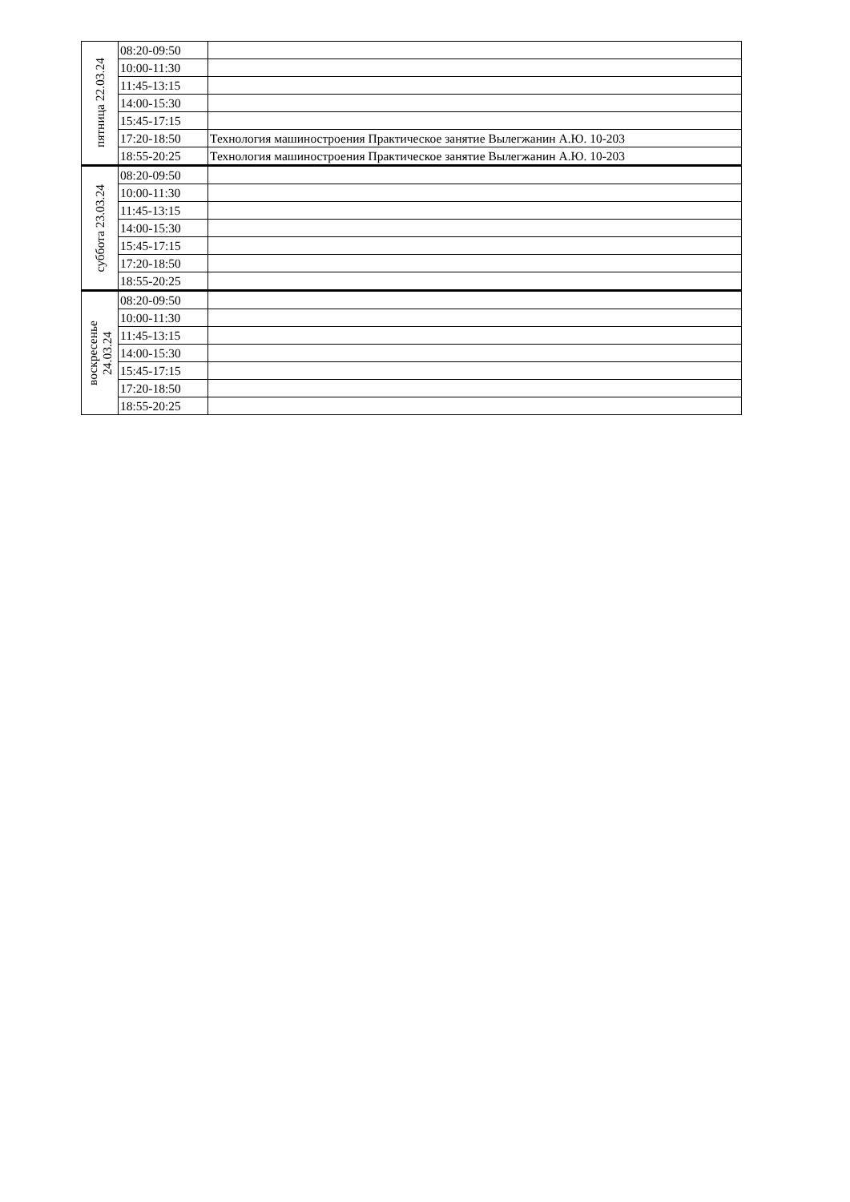| пятница 22.03.24 | 08:20-09:50 | |
| | 10:00-11:30 | |
| | 11:45-13:15 | |
| | 14:00-15:30 | |
| | 15:45-17:15 | |
| | 17:20-18:50 | Технология машиностроения Практическое занятие Вылегжанин А.Ю. 10-203 |
| | 18:55-20:25 | Технология машиностроения Практическое занятие Вылегжанин А.Ю. 10-203 |
| суббота 23.03.24 | 08:20-09:50 | |
| | 10:00-11:30 | |
| | 11:45-13:15 | |
| | 14:00-15:30 | |
| | 15:45-17:15 | |
| | 17:20-18:50 | |
| | 18:55-20:25 | |
| воскресенье 24.03.24 | 08:20-09:50 | |
| | 10:00-11:30 | |
| | 11:45-13:15 | |
| | 14:00-15:30 | |
| | 15:45-17:15 | |
| | 17:20-18:50 | |
| | 18:55-20:25 | |